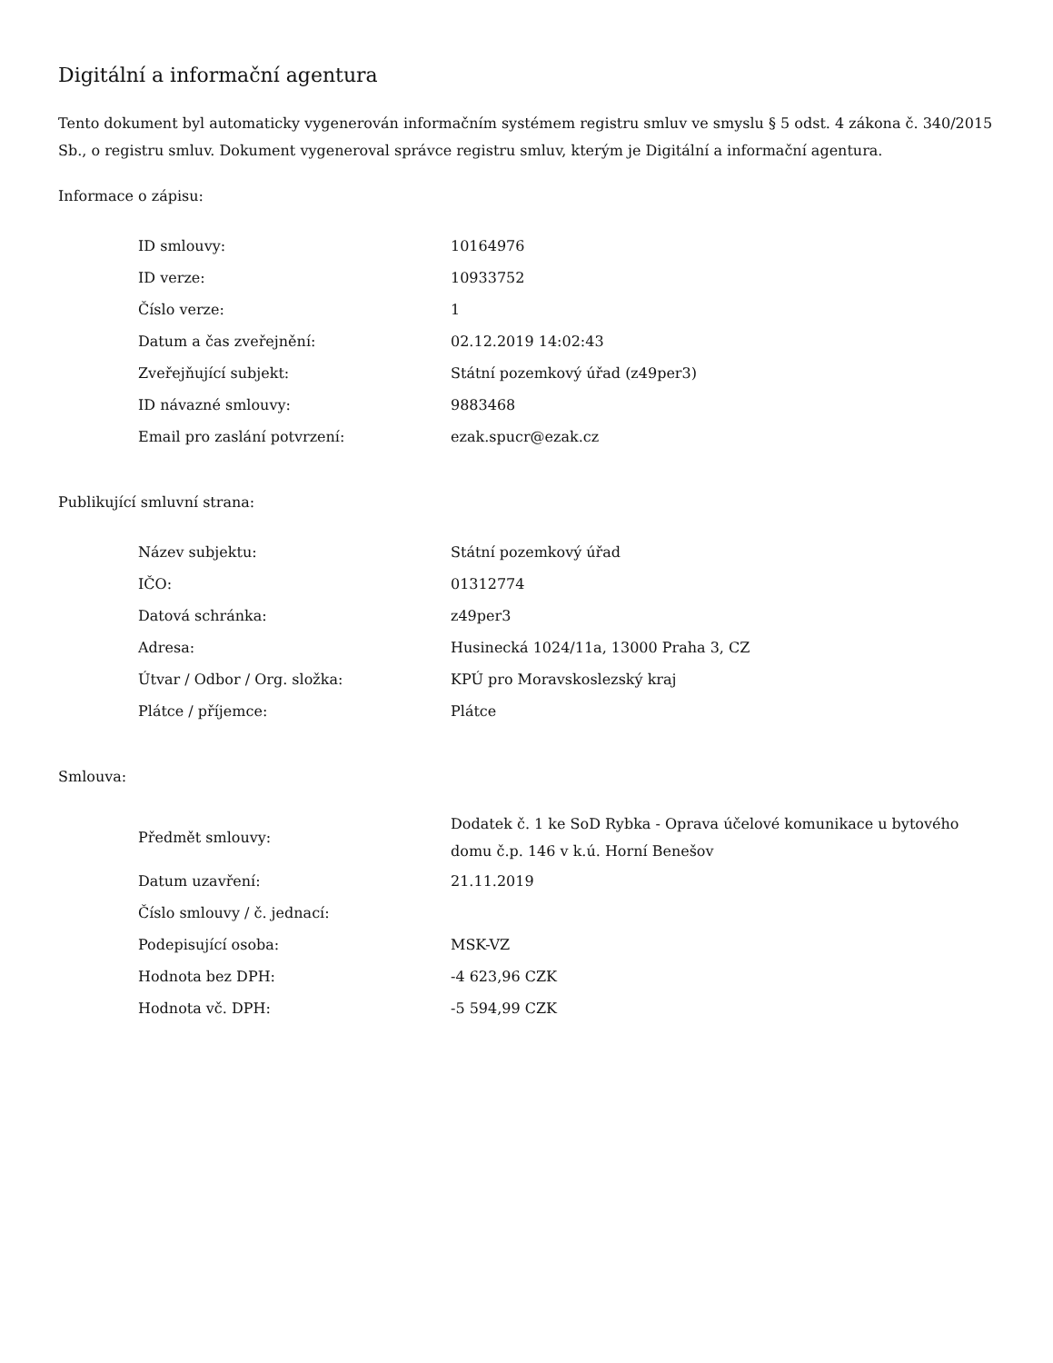Digitální a informační agentura
Tento dokument byl automaticky vygenerován informačním systémem registru smluv ve smyslu § 5 odst. 4 zákona č. 340/2015 Sb., o registru smluv. Dokument vygeneroval správce registru smluv, kterým je Digitální a informační agentura.
Informace o zápisu:
| ID smlouvy: | 10164976 |
| ID verze: | 10933752 |
| Číslo verze: | 1 |
| Datum a čas zveřejnění: | 02.12.2019 14:02:43 |
| Zveřejňující subjekt: | Státní pozemkový úřad (z49per3) |
| ID návazné smlouvy: | 9883468 |
| Email pro zaslání potvrzení: | ezak.spucr@ezak.cz |
Publikující smluvní strana:
| Název subjektu: | Státní pozemkový úřad |
| IČO: | 01312774 |
| Datová schránka: | z49per3 |
| Adresa: | Husinecká 1024/11a, 13000 Praha 3, CZ |
| Útvar / Odbor / Org. složka: | KPÚ pro Moravskoslezský kraj |
| Plátce / příjemce: | Plátce |
Smlouva:
| Předmět smlouvy: | Dodatek č. 1 ke SoD Rybka - Oprava účelové komunikace u bytového domu č.p. 146 v k.ú. Horní Benešov |
| Datum uzavření: | 21.11.2019 |
| Číslo smlouvy / č. jednací: | |
| Podepisující osoba: | MSK-VZ |
| Hodnota bez DPH: | -4 623,96 CZK |
| Hodnota vč. DPH: | -5 594,99 CZK |